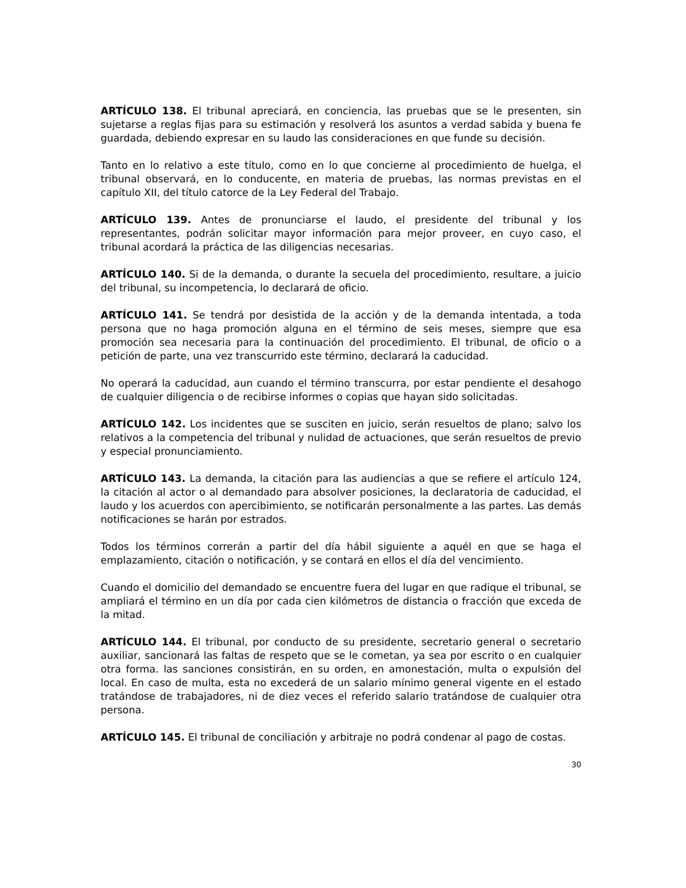ARTÍCULO 138. El tribunal apreciará, en conciencia, las pruebas que se le presenten, sin sujetarse a reglas fijas para su estimación y resolverá los asuntos a verdad sabida y buena fe guardada, debiendo expresar en su laudo las consideraciones en que funde su decisión.
Tanto en lo relativo a este título, como en lo que concierne al procedimiento de huelga, el tribunal observará, en lo conducente, en materia de pruebas, las normas previstas en el capítulo XII, del título catorce de la Ley Federal del Trabajo.
ARTÍCULO 139. Antes de pronunciarse el laudo, el presidente del tribunal y los representantes, podrán solicitar mayor información para mejor proveer, en cuyo caso, el tribunal acordará la práctica de las diligencias necesarias.
ARTÍCULO 140. Si de la demanda, o durante la secuela del procedimiento, resultare, a juicio del tribunal, su incompetencia, lo declarará de oficio.
ARTÍCULO 141. Se tendrá por desistida de la acción y de la demanda intentada, a toda persona que no haga promoción alguna en el término de seis meses, siempre que esa promoción sea necesaria para la continuación del procedimiento. El tribunal, de oficio o a petición de parte, una vez transcurrido este término, declarará la caducidad.
No operará la caducidad, aun cuando el término transcurra, por estar pendiente el desahogo de cualquier diligencia o de recibirse informes o copias que hayan sido solicitadas.
ARTÍCULO 142. Los incidentes que se susciten en juicio, serán resueltos de plano; salvo los relativos a la competencia del tribunal y nulidad de actuaciones, que serán resueltos de previo y especial pronunciamiento.
ARTÍCULO 143. La demanda, la citación para las audiencias a que se refiere el artículo 124, la citación al actor o al demandado para absolver posiciones, la declaratoria de caducidad, el laudo y los acuerdos con apercibimiento, se notificarán personalmente a las partes. Las demás notificaciones se harán por estrados.
Todos los términos correrán a partir del día hábil siguiente a aquél en que se haga el emplazamiento, citación o notificación, y se contará en ellos el día del vencimiento.
Cuando el domicilio del demandado se encuentre fuera del lugar en que radique el tribunal, se ampliará el término en un día por cada cien kilómetros de distancia o fracción que exceda de la mitad.
ARTÍCULO 144. El tribunal, por conducto de su presidente, secretario general o secretario auxiliar, sancionará las faltas de respeto que se le cometan, ya sea por escrito o en cualquier otra forma. las sanciones consistirán, en su orden, en amonestación, multa o expulsión del local. En caso de multa, esta no excederá de un salario mínimo general vigente en el estado tratándose de trabajadores, ni de diez veces el referido salario tratándose de cualquier otra persona.
ARTÍCULO 145. El tribunal de conciliación y arbitraje no podrá condenar al pago de costas.
30